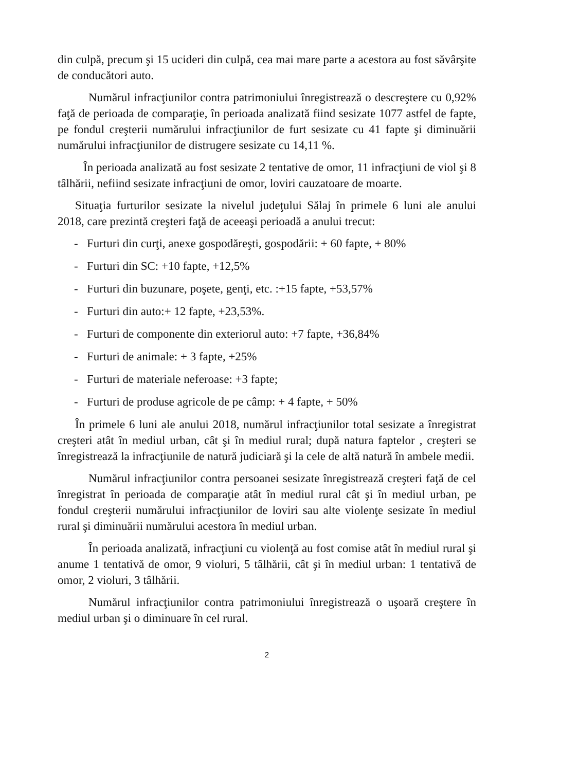din culpă, precum şi 15 ucideri din culpă, cea mai mare parte a acestora au fost săvârşite de conducători auto.
Numărul infracţiunilor contra patrimoniului înregistrează o descreştere cu 0,92% faţă de perioada de comparaţie, în perioada analizată fiind sesizate 1077 astfel de fapte, pe fondul creşterii numărului infracţiunilor de furt sesizate cu 41 fapte şi diminuării numărului infracţiunilor de distrugere sesizate cu 14,11 %.
În perioada analizată au fost sesizate 2 tentative de omor, 11 infracţiuni de viol şi 8 tâlhării, nefiind sesizate infracţiuni de omor, loviri cauzatoare de moarte.
Situaţia furturilor sesizate la nivelul judeţului Sălaj în primele 6 luni ale anului 2018, care prezintă creşteri faţă de aceeaşi perioadă a anului trecut:
- Furturi din curţi, anexe gospodăreşti, gospodării: + 60 fapte, + 80%
- Furturi din SC: +10 fapte, +12,5%
- Furturi din buzunare, poşete, genţi, etc. :+15 fapte, +53,57%
- Furturi din auto:+ 12 fapte, +23,53%.
- Furturi de componente din exteriorul auto: +7 fapte, +36,84%
- Furturi de animale: + 3 fapte, +25%
- Furturi de materiale neferoase: +3 fapte;
- Furturi de produse agricole de pe câmp: + 4 fapte, + 50%
În primele 6 luni ale anului 2018, numărul infracţiunilor total sesizate a înregistrat creşteri atât în mediul urban, cât şi în mediul rural; după natura faptelor , creşteri se înregistrează la infracţiunile de natură judiciară şi la cele de altă natură în ambele medii.
Numărul infracţiunilor contra persoanei sesizate înregistrează creşteri faţă de cel înregistrat în perioada de comparaţie atât în mediul rural cât şi în mediul urban, pe fondul creşterii numărului infracţiunilor de loviri sau alte violenţe sesizate în mediul rural şi diminuării numărului acestora în mediul urban.
În perioada analizată, infracţiuni cu violenţă au fost comise atât în mediul rural şi anume 1 tentativă de omor, 9 violuri, 5 tâlhării, cât şi în mediul urban: 1 tentativă de omor, 2 violuri, 3 tâlhării.
Numărul infracţiunilor contra patrimoniului înregistrează o uşoară creştere în mediul urban şi o diminuare în cel rural.
2